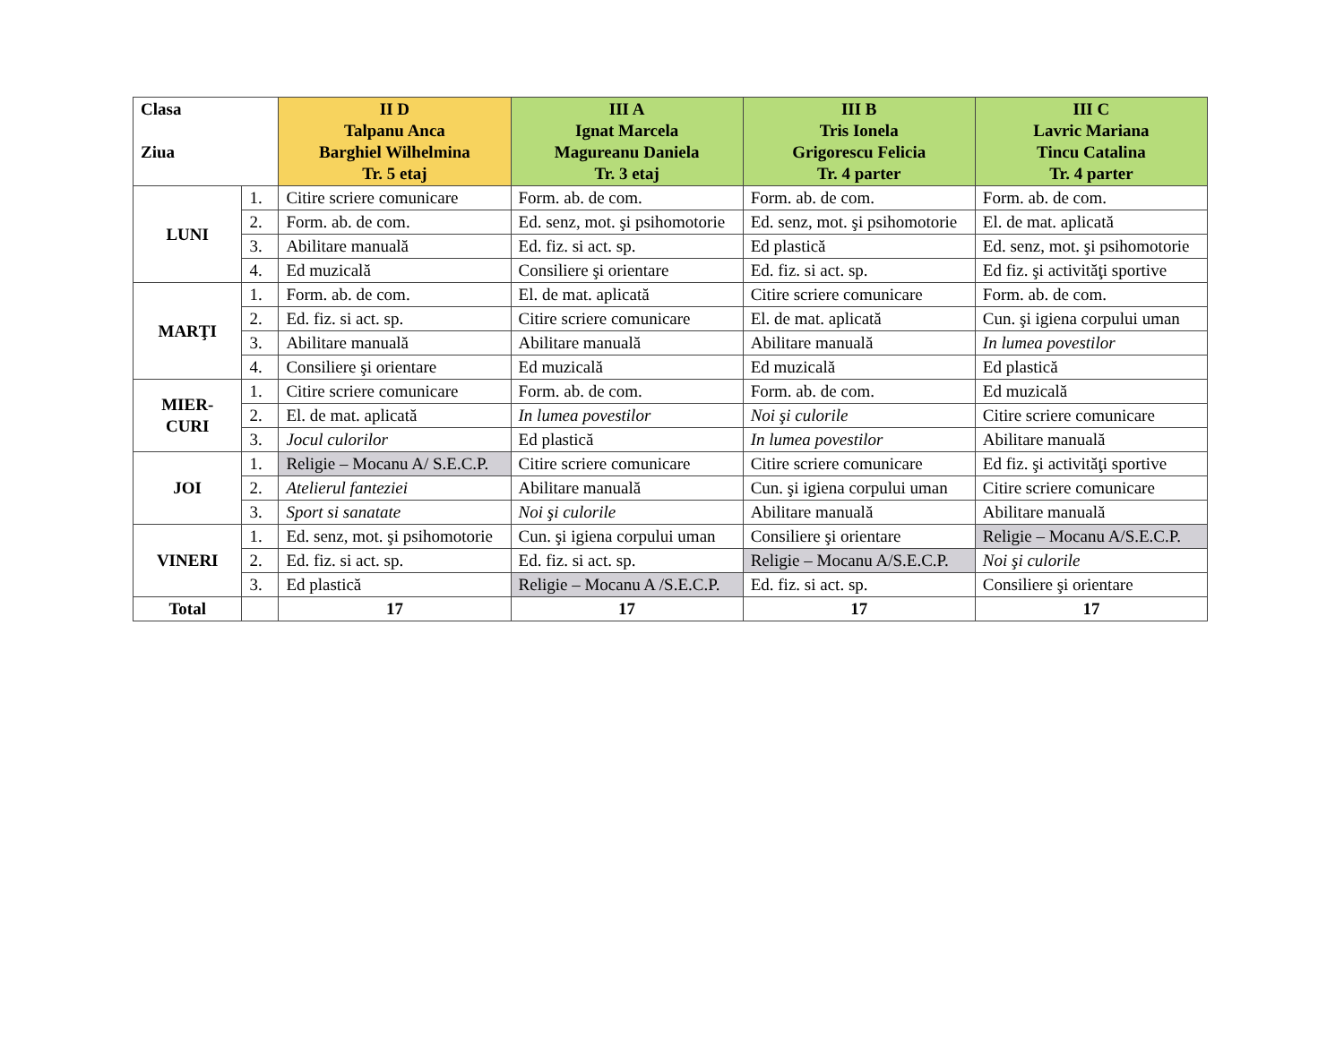| Clasa Ziua | | II D Talpanu Anca Barghiel Wilhelmina Tr. 5 etaj | III A Ignat Marcela Magureanu Daniela Tr. 3 etaj | III B Tris Ionela Grigorescu Felicia Tr. 4 parter | III C Lavric Mariana Tincu Catalina Tr. 4 parter |
| --- | --- | --- | --- | --- | --- |
| LUNI | 1. | Citire scriere comunicare | Form. ab. de com. | Form. ab. de com. | Form. ab. de com. |
| | 2. | Form. ab. de com. | Ed. senz, mot. şi psihomotorie | Ed. senz, mot. şi psihomotorie | El. de mat. aplicată |
| | 3. | Abilitare manuală | Ed. fiz. si act. sp. | Ed plastică | Ed. senz, mot. şi psihomotorie |
| | 4. | Ed muzicală | Consiliere şi orientare | Ed. fiz. si act. sp. | Ed fiz. şi activităţi sportive |
| MARŢI | 1. | Form. ab. de com. | El. de mat. aplicată | Citire scriere comunicare | Form. ab. de com. |
| | 2. | Ed. fiz. si act. sp. | Citire scriere comunicare | El. de mat. aplicată | Cun. şi igiena corpului uman |
| | 3. | Abilitare manuală | Abilitare manuală | Abilitare manuală | In lumea povestilor |
| | 4. | Consiliere şi orientare | Ed muzicală | Ed muzicală | Ed plastică |
| MIER- CURI | 1. | Citire scriere comunicare | Form. ab. de com. | Form. ab. de com. | Ed muzicală |
| | 2. | El. de mat. aplicată | In lumea povestilor | Noi şi culorile | Citire scriere comunicare |
| | 3. | Jocul culorilor | Ed plastică | In lumea povestilor | Abilitare manuală |
| JOI | 1. | Religie – Mocanu A/ S.E.C.P. | Citire scriere comunicare | Citire scriere comunicare | Ed fiz. şi activităţi sportive |
| | 2. | Atelierul fanteziei | Abilitare manuală | Cun. şi igiena corpului uman | Citire scriere comunicare |
| | 3. | Sport si sanatate | Noi şi culorile | Abilitare manuală | Abilitare manuală |
| VINERI | 1. | Ed. senz, mot. şi psihomotorie | Cun. şi igiena corpului uman | Consiliere şi orientare | Religie – Mocanu A/S.E.C.P. |
| | 2. | Ed. fiz. si act. sp. | Ed. fiz. si act. sp. | Religie – Mocanu A/S.E.C.P. | Noi şi culorile |
| | 3. | Ed plastică | Religie – Mocanu A /S.E.C.P. | Ed. fiz. si act. sp. | Consiliere şi orientare |
| Total | | 17 | 17 | 17 | 17 |